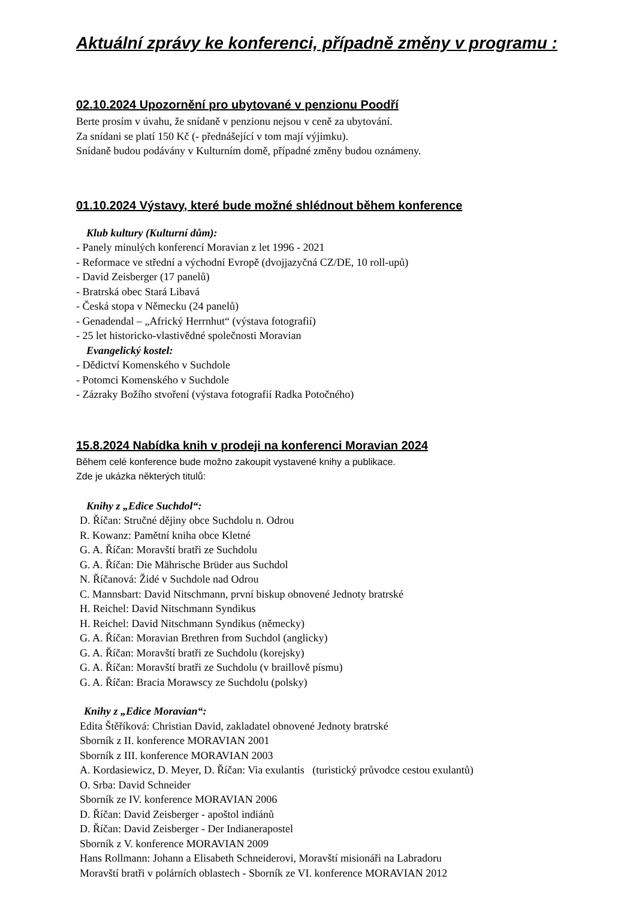Aktuální zprávy ke konferenci, případně změny v programu :
02.10.2024 Upozornění pro ubytované v penzionu Poodří
Berte prosím v úvahu, že snídaně v penzionu nejsou v ceně za ubytování.
Za snídani se platí 150 Kč (- přednášející v tom mají výjimku).
Snídaně budou podávány v Kulturním domě, případné změny budou oznámeny.
01.10.2024 Výstavy, které bude možné shlédnout během konference
Klub kultury (Kulturní dům):
- Panely minulých konferencí Moravian z let 1996 - 2021
- Reformace ve střední a východní Evropě (dvojjazyčná CZ/DE, 10 roll-upů)
- David Zeisberger (17 panelů)
- Bratrská obec Stará Libavá
- Česká stopa v Německu (24 panelů)
- Genadendal – „Africký Herrnhut“ (výstava fotografií)
- 25 let historicko-vlastivědné společnosti Moravian
Evangelický kostel:
- Dědictví Komenského v Suchdole
- Potomci Komenského v Suchdole
- Zázraky Božího stvoření (výstava fotografií Radka Potočného)
15.8.2024 Nabídka knih v prodeji na konferenci Moravian 2024
Během celé konference bude možno zakoupit vystavené knihy a publikace.
Zde je ukázka některých titulů:
Knihy z „Edice Suchdol“:
D. Říčan: Stručné dějiny obce Suchdolu n. Odrou
R. Kowanz: Pamětní kniha obce Kletné
G. A. Říčan: Moravští bratři ze Suchdolu
G. A. Říčan: Die Mährische Brüder aus Suchdol
N. Říčanová: Židé v Suchdole nad Odrou
C. Mannsbart: David Nitschmann, první biskup obnovené Jednoty bratrské
H. Reichel: David Nitschmann Syndikus
H. Reichel: David Nitschmann Syndikus (německy)
G. A. Říčan: Moravian Brethren from Suchdol (anglicky)
G. A. Říčan: Moravští bratři ze Suchdolu (korejsky)
G. A. Říčan: Moravští bratři ze Suchdolu (v braillově písmu)
G. A. Říčan: Bracia Morawscy ze Suchdolu (polsky)
Knihy z „Edice Moravian“:
Edita Štěříková: Christian David, zakladatel obnovené Jednoty bratrské
Sborník z II. konference MORAVIAN 2001
Sborník z III. konference MORAVIAN 2003
A. Kordasiewicz, D. Meyer, D. Říčan: Via exulantis (turistický průvodce cestou exulantů)
O. Srba: David Schneider
Sborník ze IV. konference MORAVIAN 2006
D. Říčan: David Zeisberger - apoštol indiánů
D. Říčan: David Zeisberger - Der Indianerapostel
Sborník z V. konference MORAVIAN 2009
Hans Rollmann: Johann a Elisabeth Schneiderovi, Moravští misionáři na Labradoru
Moravští bratři v polárních oblastech - Sborník ze VI. konference MORAVIAN 2012